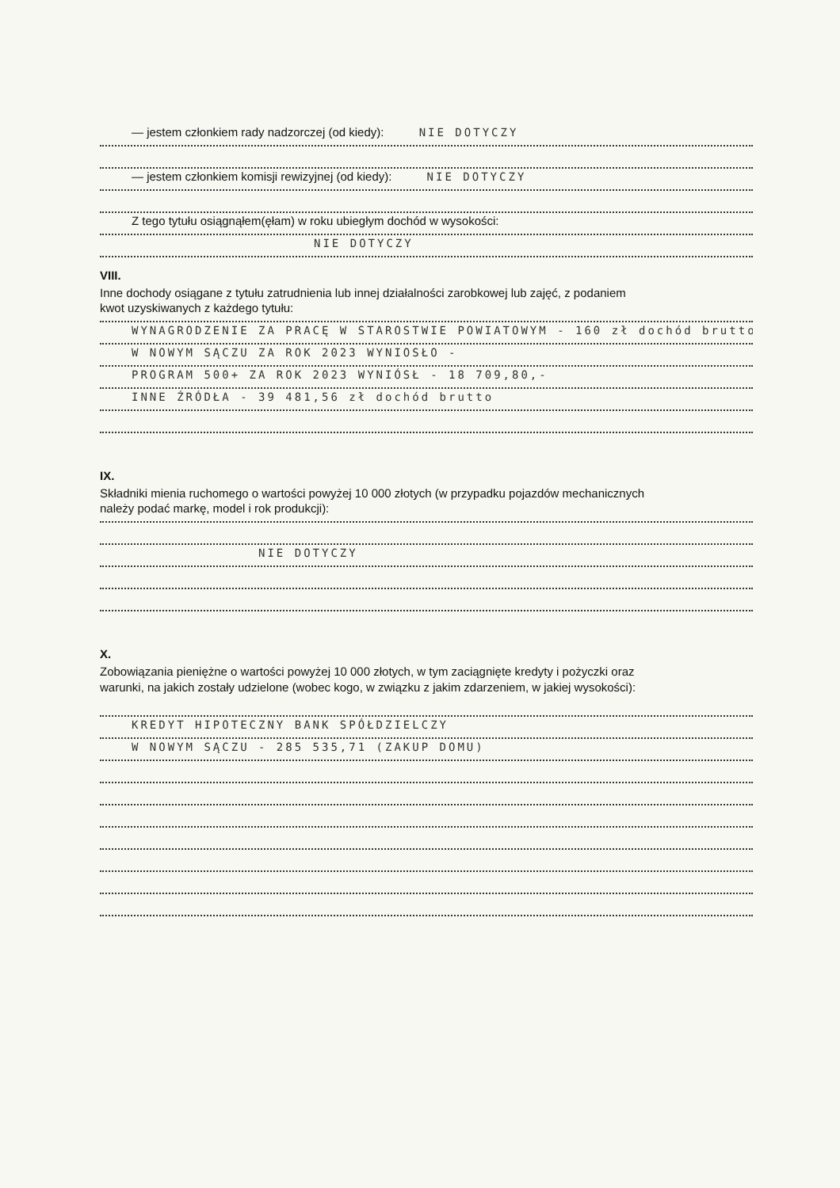— jestem członkiem rady nadzorczej (od kiedy): NIE DOTYCZY
— jestem członkiem komisji rewizyjnej (od kiedy): NIE DOTYCZY
Z tego tytułu osiągnąłem(ęłam) w roku ubiegłym dochód w wysokości:
NIE DOTYCZY
VIII.
Inne dochody osiągane z tytułu zatrudnienia lub innej działalności zarobkowej lub zajęć, z podaniem
kwot uzyskiwanych z każdego tytułu:
WYNAGRODZENIE ZA PRACĘ W STAROSTWIE POWIATOWYM - 160 zł dochód brutto
W NOWYM SĄCZU ZA ROK 2023 WYNIOSŁO -
PROGRAM 500+ ZA ROK 2023 WYNIÓSŁ - 18 709,80,-
INNE ŹRÓDŁA - 39 481,56 zł dochód brutto
IX.
Składniki mienia ruchomego o wartości powyżej 10 000 złotych (w przypadku pojazdów mechanicznych
należy podać markę, model i rok produkcji):
NIE DOTYCZY
X.
Zobowiązania pieniężne o wartości powyżej 10 000 złotych, w tym zaciągnięte kredyty i pożyczki oraz
warunki, na jakich zostały udzielone (wobec kogo, w związku z jakim zdarzeniem, w jakiej wysokości):
KREDYT HIPOTECZNY BANK SPÓŁDZIELCZY
W NOWYM SĄCZU - 285 535,71 (ZAKUP DOMU)